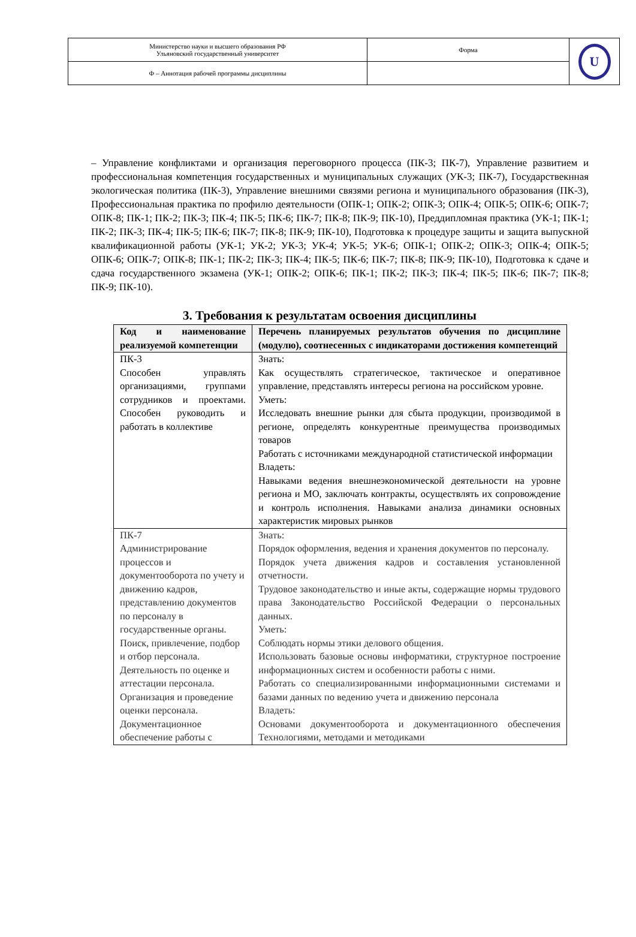| Министерство науки и высшего образования РФ Ульяновский государственный университет | Форма | U |
| Ф – Аннотация рабочей программы дисциплины | | |
– Управление конфликтами и организация переговорного процесса (ПК-3; ПК-7), Управление развитием и профессиональная компетенция государственных и муниципальных служащих (УК-3; ПК-7), Государствекнная экологическая политика (ПК-3), Управление внешними связями региона и муниципального образования (ПК-3), Профессиональная практика по профилю деятельности (ОПК-1; ОПК-2; ОПК-3; ОПК-4; ОПК-5; ОПК-6; ОПК-7; ОПК-8; ПК-1; ПК-2; ПК-3; ПК-4; ПК-5; ПК-6; ПК-7; ПК-8; ПК-9; ПК-10), Преддипломная практика (УК-1; ПК-1; ПК-2; ПК-3; ПК-4; ПК-5; ПК-6; ПК-7; ПК-8; ПК-9; ПК-10), Подготовка к процедуре защиты и защита выпускной квалификационной работы (УК-1; УК-2; УК-3; УК-4; УК-5; УК-6; ОПК-1; ОПК-2; ОПК-3; ОПК-4; ОПК-5; ОПК-6; ОПК-7; ОПК-8; ПК-1; ПК-2; ПК-3; ПК-4; ПК-5; ПК-6; ПК-7; ПК-8; ПК-9; ПК-10), Подготовка к сдаче и сдача государственного экзамена (УК-1; ОПК-2; ОПК-6; ПК-1; ПК-2; ПК-3; ПК-4; ПК-5; ПК-6; ПК-7; ПК-8; ПК-9; ПК-10).
3. Требования к результатам освоения дисциплины
| Код и наименование реализуемой компетенции | Перечень планируемых результатов обучения по дисциплине (модулю), соотнесенных с индикаторами достижения компетенций |
| --- | --- |
| ПК-3 Способен управлять организациями, группами сотрудников и проектами. Способен руководить и работать в коллективе | Знать: Как осуществлять стратегическое, тактическое и оперативное управление, представлять интересы региона на российском уровне. Уметь: Исследовать внешние рынки для сбыта продукции, производимой в регионе, определять конкурентные преимущества производимых товаров Работать с источниками международной статистической информации Владеть: Навыками ведения внешнеэкономической деятельности на уровне региона и МО, заключать контракты, осуществлять их сопровождение и контроль исполнения. Навыками анализа динамики основных характеристик мировых рынков |
| ПК-7 Администрирование процессов и документооборота по учету и движению кадров, представлению документов по персоналу в государственные органы. Поиск, привлечение, подбор и отбор персонала. Деятельность по оценке и аттестации персонала. Организация и проведение оценки персонала. Документационное обеспечение работы с | Знать: Порядок оформления, ведения и хранения документов по персоналу. Порядок учета движения кадров и составления установленной отчетности. Трудовое законодательство и иные акты, содержащие нормы трудового права Законодательство Российской Федерации о персональных данных. Уметь: Соблюдать нормы этики делового общения. Использовать базовые основы информатики, структурное построение информационных систем и особенности работы с ними. Работать со специализированными информационными системами и базами данных по ведению учета и движению персонала Владеть: Основами документооборота и документационного обеспечения Технологиями, методами и методиками |